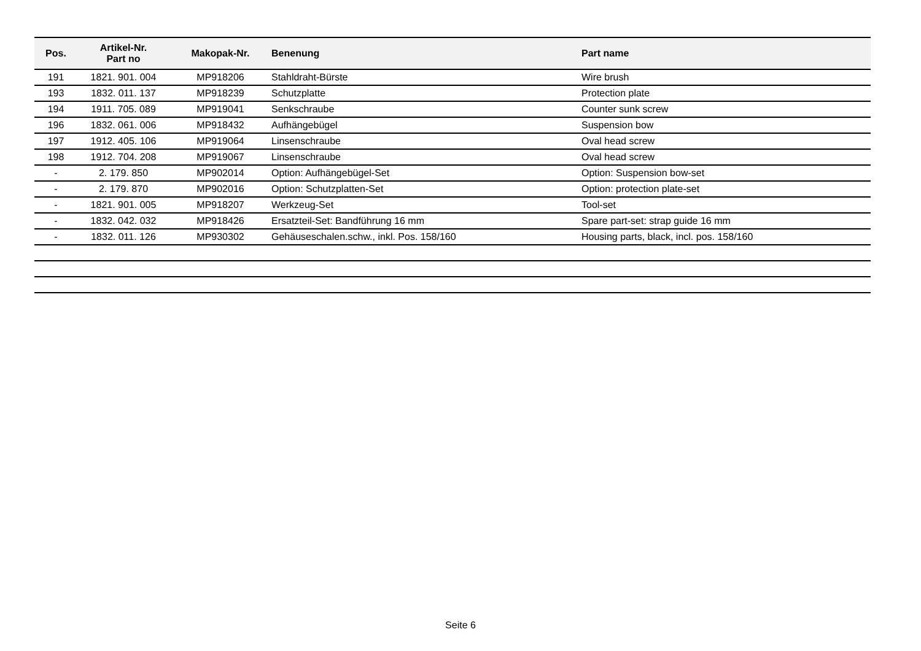| Pos. | Artikel-Nr. Part no | Makopak-Nr. | Benenung | Part name |
| --- | --- | --- | --- | --- |
| 191 | 1821. 901. 004 | MP918206 | Stahldraht-Bürste | Wire brush |
| 193 | 1832. 011. 137 | MP918239 | Schutzplatte | Protection plate |
| 194 | 1911. 705. 089 | MP919041 | Senkschraube | Counter sunk screw |
| 196 | 1832. 061. 006 | MP918432 | Aufhängebügel | Suspension bow |
| 197 | 1912. 405. 106 | MP919064 | Linsenschraube | Oval head screw |
| 198 | 1912. 704. 208 | MP919067 | Linsenschraube | Oval head screw |
| - | 2. 179. 850 | MP902014 | Option: Aufhängebügel-Set | Option: Suspension bow-set |
| - | 2. 179. 870 | MP902016 | Option: Schutzplatten-Set | Option: protection plate-set |
| - | 1821. 901. 005 | MP918207 | Werkzeug-Set | Tool-set |
| - | 1832. 042. 032 | MP918426 | Ersatzteil-Set: Bandführung 16 mm | Spare part-set: strap guide 16 mm |
| - | 1832. 011. 126 | MP930302 | Gehäuseschalen.schw., inkl. Pos. 158/160 | Housing parts, black, incl. pos. 158/160 |
Seite 6